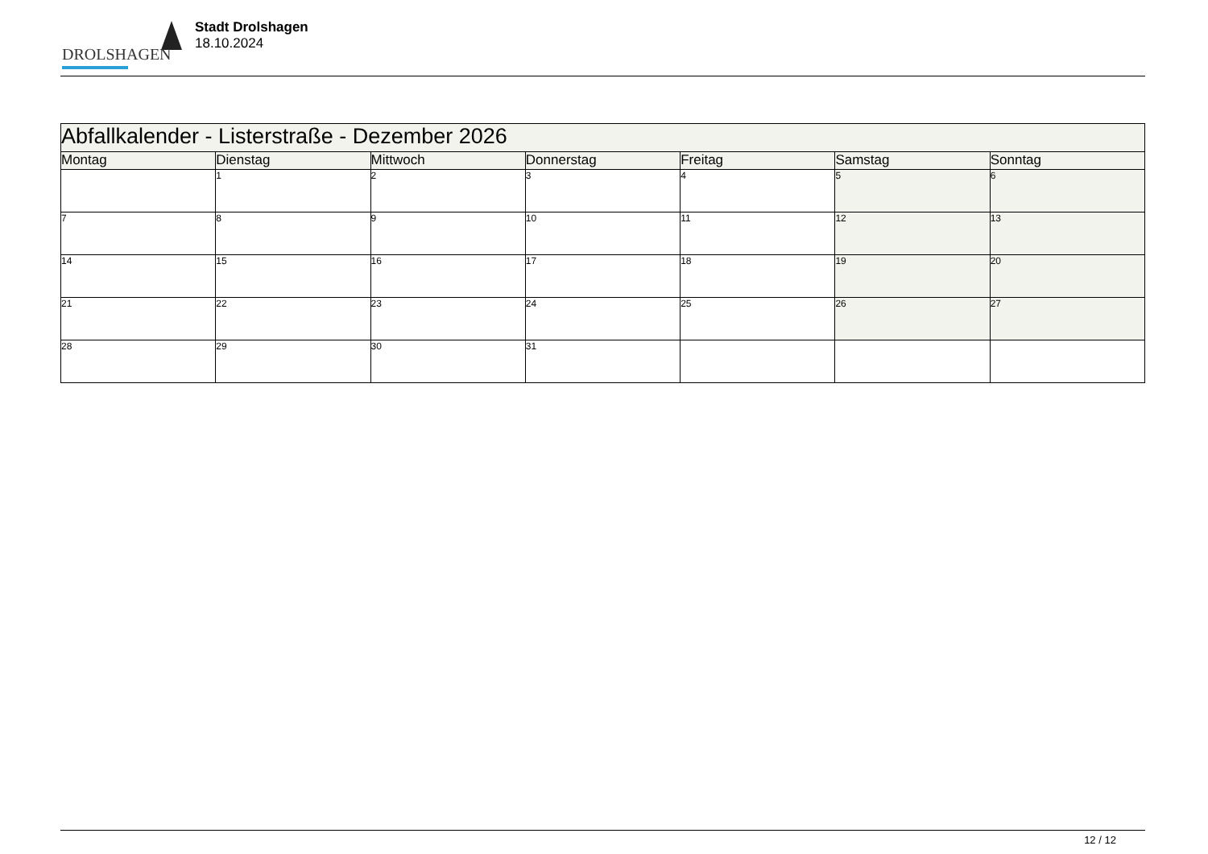DROLSHAGEN
Stadt Drolshagen
18.10.2024
| Abfallkalender - Listerstraße - Dezember 2026 | | | | | | |
| --- | --- | --- | --- | --- | --- | --- |
| Montag | Dienstag | Mittwoch | Donnerstag | Freitag | Samstag | Sonntag |
| | 1 | 2 | 3 | 4 | 5 | 6 |
| 7 | 8 | 9 | 10 | 11 | 12 | 13 |
| 14 | 15 | 16 | 17 | 18 | 19 | 20 |
| 21 | 22 | 23 | 24 | 25 | 26 | 27 |
| 28 | 29 | 30 | 31 | | | |
12 / 12